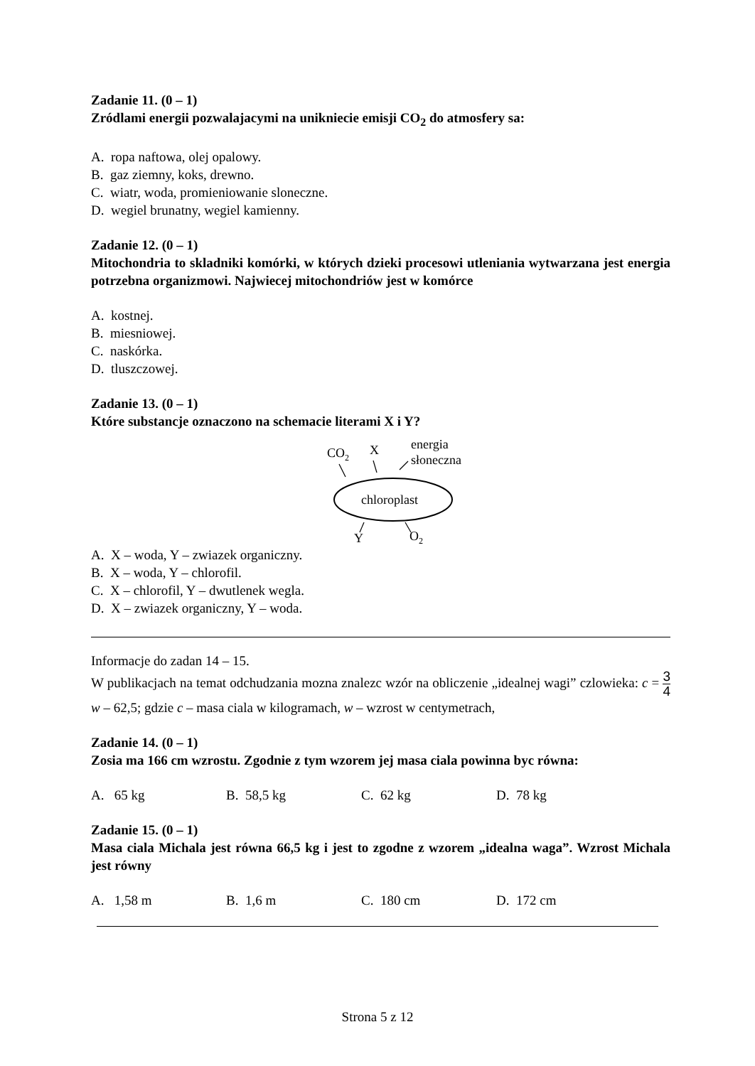Zadanie 11. (0 – 1)
Zródlami energii pozwalajacymi na unikniecie emisji CO<sub>2</sub> do atmosfery sa:
A. ropa naftowa, olej opalowy.
B. gaz ziemny, koks, drewno.
C. wiatr, woda, promieniowanie sloneczne.
D. wegiel brunatny, wegiel kamienny.
Zadanie 12. (0 – 1)
Mitochondria to skladniki komórki, w których dzieki procesowi utleniania wytwarzana jest energia potrzebna organizmowi. Najwiecej mitochondriów jest w komórce
A. kostnej.
B. miesniowej.
C. naskórka.
D. tluszczowej.
Zadanie 13. (0 – 1)
Które substancje oznaczono na schemacie literami X i Y?
CO2
X
energia
słoneczna
chloroplast
Y
O2
A. X – woda, Y – zwiazek organiczny.
B. X – woda, Y – chlorofil.
C. X – chlorofil, Y – dwutlenek wegla.
D. X – zwiazek organiczny, Y – woda.
Informacje do zadan 14 – 15.
W publikacjach na temat odchudzania mozna znalezc wzór na obliczenie „idealnej wagi” czlowieka: c = 3 4 w – 62,5; gdzie c – masa ciala w kilogramach, w – wzrost w centymetrach,
Zadanie 14. (0 – 1)
Zosia ma 166 cm wzrostu. Zgodnie z tym wzorem jej masa ciala powinna byc równa:
A. 65 kg B. 58,5 kg C. 62 kg D. 78 kg
Zadanie 15. (0 – 1)
Masa ciala Michala jest równa 66,5 kg i jest to zgodne z wzorem „idealna waga”. Wzrost Michala jest równy
A. 1,58 m B. 1,6 m C. 180 cm D. 172 cm
Strona 5 z 12